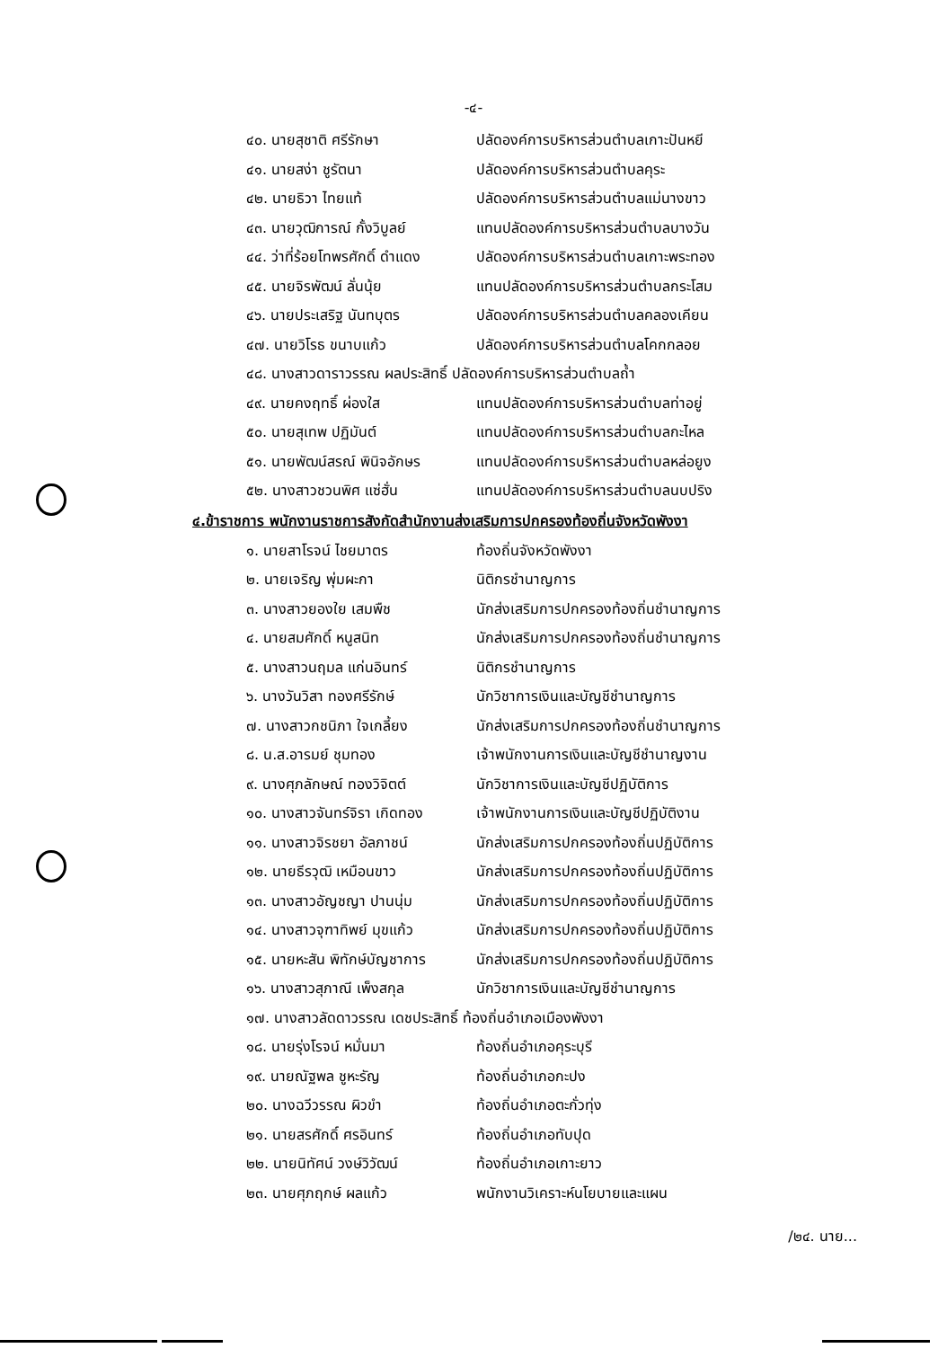-๔-
| ๔๐. นายสุชาติ ศรีรักษา | ปลัดองค์การบริหารส่วนตำบลเกาะปันหยี |
| ๔๑. นายสง่า ชูรัตนา | ปลัดองค์การบริหารส่วนตำบลคุระ |
| ๔๒. นายธิวา ไทยแท้ | ปลัดองค์การบริหารส่วนตำบลแม่นางขาว |
| ๔๓. นายวุฒิการณ์ กั้งวิบูลย์ | แทนปลัดองค์การบริหารส่วนตำบลบางวัน |
| ๔๔. ว่าที่ร้อยโทพรศักดิ์ ดำแดง | ปลัดองค์การบริหารส่วนตำบลเกาะพระทอง |
| ๔๕. นายจิรพัฒน์ ลั่นนุ้ย | แทนปลัดองค์การบริหารส่วนตำบลกระโสม |
| ๔๖. นายประเสริฐ นันทบุตร | ปลัดองค์การบริหารส่วนตำบลคลองเคียน |
| ๔๗. นายวิโรธ ขนาบแก้ว | ปลัดองค์การบริหารส่วนตำบลโคกกลอย |
| ๔๘. นางสาวดาราวรรณ ผลประสิทธิ์ ปลัดองค์การบริหารส่วนตำบลถ้ำ | |
| ๔๙. นายคงฤทธิ์ ผ่องใส | แทนปลัดองค์การบริหารส่วนตำบลท่าอยู่ |
| ๕๐. นายสุเทพ ปฏิมันต์ | แทนปลัดองค์การบริหารส่วนตำบลกะไหล |
| ๕๑. นายพัฒน์สรณ์ พินิจอักษร | แทนปลัดองค์การบริหารส่วนตำบลหล่อยูง |
| ๕๒. นางสาวชวนพิศ แซ่ฮั่น | แทนปลัดองค์การบริหารส่วนตำบลนบปริง |
๔.ข้าราชการ พนักงานราชการสังกัดสำนักงานส่งเสริมการปกครองท้องถิ่นจังหวัดพังงา
| ๑. นายสาโรจน์ ไชยมาตร | ท้องถิ่นจังหวัดพังงา |
| ๒. นายเจริญ พุ่มผะกา | นิติกรชำนาญการ |
| ๓. นางสาวยองใย เสมพืช | นักส่งเสริมการปกครองท้องถิ่นชำนาญการ |
| ๔. นายสมศักดิ์ หนูสนิท | นักส่งเสริมการปกครองท้องถิ่นชำนาญการ |
| ๕. นางสาวนฤมล แก่นอินทร์ | นิติกรชำนาญการ |
| ๖. นางวันวิสา ทองศรีรักษ์ | นักวิชาการเงินและบัญชีชำนาญการ |
| ๗. นางสาวกชนิภา ใจเกลี้ยง | นักส่งเสริมการปกครองท้องถิ่นชำนาญการ |
| ๘. น.ส.อารมย์ ชุมทอง | เจ้าพนักงานการเงินและบัญชีชำนาญงาน |
| ๙. นางศุภลักษณ์ ทองวิจิตต์ | นักวิชาการเงินและบัญชีปฏิบัติการ |
| ๑๐. นางสาวจันทร์จิรา เกิดทอง | เจ้าพนักงานการเงินและบัญชีปฏิบัติงาน |
| ๑๑. นางสาวจิรชยา อัลภาชน์ | นักส่งเสริมการปกครองท้องถิ่นปฏิบัติการ |
| ๑๒. นายธีรวุฒิ เหมือนขาว | นักส่งเสริมการปกครองท้องถิ่นปฏิบัติการ |
| ๑๓. นางสาวอัญชญา ปานนุ่ม | นักส่งเสริมการปกครองท้องถิ่นปฏิบัติการ |
| ๑๔. นางสาวจุฑาทิพย์ มุขแก้ว | นักส่งเสริมการปกครองท้องถิ่นปฏิบัติการ |
| ๑๕. นายหะสัน พิทักษ์บัญชาการ | นักส่งเสริมการปกครองท้องถิ่นปฏิบัติการ |
| ๑๖. นางสาวสุภาณี เพ็งสกุล | นักวิชาการเงินและบัญชีชำนาญการ |
| ๑๗. นางสาวลัดดาวรรณ เดชประสิทธิ์ ท้องถิ่นอำเภอเมืองพังงา | |
| ๑๘. นายรุ่งโรจน์ หมั่นมา | ท้องถิ่นอำเภอคุระบุรี |
| ๑๙. นายณัฐพล ชูหะรัญ | ท้องถิ่นอำเภอกะปง |
| ๒๐. นางฉวีวรรณ ผิวขำ | ท้องถิ่นอำเภอตะกั่วทุ่ง |
| ๒๑. นายสรศักดิ์ ศรอินทร์ | ท้องถิ่นอำเภอทับปุด |
| ๒๒. นายนิทัศน์ วงษ์วิวัฒน์ | ท้องถิ่นอำเภอเกาะยาว |
| ๒๓. นายศุภฤกษ์ ผลแก้ว | พนักงานวิเคราะห์นโยบายและแผน |
/๒๔. นาย...